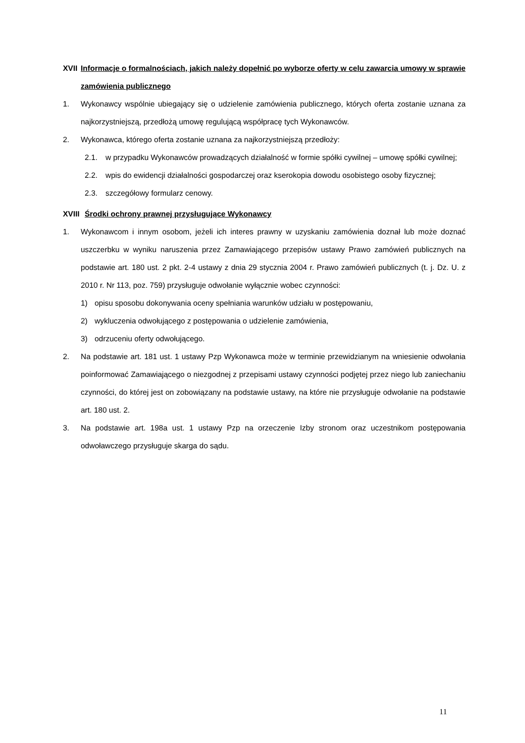XVII Informacje o formalnościach, jakich należy dopełnić po wyborze oferty w celu zawarcia umowy w sprawie zamówienia publicznego
1. Wykonawcy wspólnie ubiegający się o udzielenie zamówienia publicznego, których oferta zostanie uznana za najkorzystniejszą, przedłożą umowę regulującą współpracę tych Wykonawców.
2. Wykonawca, którego oferta zostanie uznana za najkorzystniejszą przedłoży:
2.1. w przypadku Wykonawców prowadzących działalność w formie spółki cywilnej – umowę spółki cywilnej;
2.2. wpis do ewidencji działalności gospodarczej oraz kserokopia dowodu osobistego osoby fizycznej;
2.3. szczegółowy formularz cenowy.
XVIII Środki ochrony prawnej przysługujące Wykonawcy
1. Wykonawcom i innym osobom, jeżeli ich interes prawny w uzyskaniu zamówienia doznał lub może doznać uszczerbku w wyniku naruszenia przez Zamawiającego przepisów ustawy Prawo zamówień publicznych na podstawie art. 180 ust. 2 pkt. 2-4 ustawy z dnia 29 stycznia 2004 r. Prawo zamówień publicznych (t. j. Dz. U. z 2010 r. Nr 113, poz. 759) przysługuje odwołanie wyłącznie wobec czynności:
1) opisu sposobu dokonywania oceny spełniania warunków udziału w postępowaniu,
2) wykluczenia odwołującego z postępowania o udzielenie zamówienia,
3) odrzuceniu oferty odwołującego.
2. Na podstawie art. 181 ust. 1 ustawy Pzp Wykonawca może w terminie przewidzianym na wniesienie odwołania poinformować Zamawiającego o niezgodnej z przepisami ustawy czynności podjętej przez niego lub zaniechaniu czynności, do której jest on zobowiązany na podstawie ustawy, na które nie przysługuje odwołanie na podstawie art. 180 ust. 2.
3. Na podstawie art. 198a ust. 1 ustawy Pzp na orzeczenie Izby stronom oraz uczestnikom postępowania odwoławczego przysługuje skarga do sądu.
11